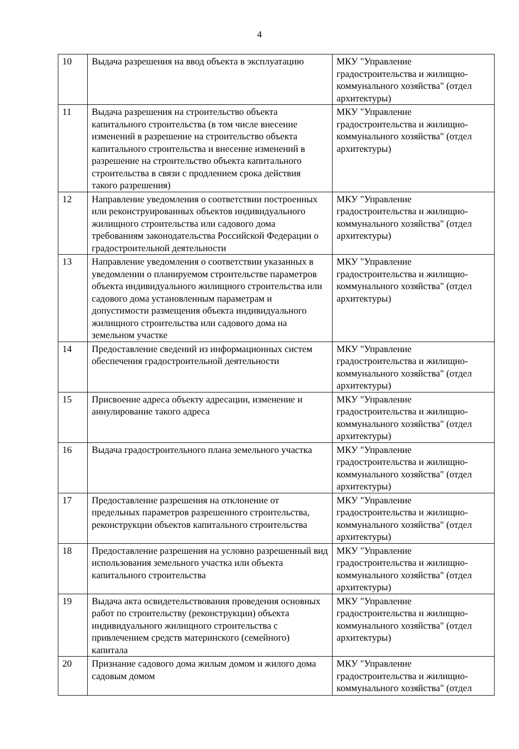4
| 10 | Выдача разрешения на ввод объекта в эксплуатацию | МКУ "Управление градостроительства и жилищно-коммунального хозяйства" (отдел архитектуры) |
| 11 | Выдача разрешения на строительство объекта капитального строительства (в том числе внесение изменений в разрешение на строительство объекта капитального строительства и внесение изменений в разрешение на строительство объекта капитального строительства в связи с продлением срока действия такого разрешения) | МКУ "Управление градостроительства и жилищно-коммунального хозяйства" (отдел архитектуры) |
| 12 | Направление уведомления о соответствии построенных или реконструированных объектов индивидуального жилищного строительства или садового дома требованиям законодательства Российской Федерации о градостроительной деятельности | МКУ "Управление градостроительства и жилищно-коммунального хозяйства" (отдел архитектуры) |
| 13 | Направление уведомления о соответствии указанных в уведомлении о планируемом строительстве параметров объекта индивидуального жилищного строительства или садового дома установленным параметрам и допустимости размещения объекта индивидуального жилищного строительства или садового дома на земельном участке | МКУ "Управление градостроительства и жилищно-коммунального хозяйства" (отдел архитектуры) |
| 14 | Предоставление сведений из информационных систем обеспечения градостроительной деятельности | МКУ "Управление градостроительства и жилищно-коммунального хозяйства" (отдел архитектуры) |
| 15 | Присвоение адреса объекту адресации, изменение и аннулирование такого адреса | МКУ "Управление градостроительства и жилищно-коммунального хозяйства" (отдел архитектуры) |
| 16 | Выдача градостроительного плана земельного участка | МКУ "Управление градостроительства и жилищно-коммунального хозяйства" (отдел архитектуры) |
| 17 | Предоставление разрешения на отклонение от предельных параметров разрешенного строительства, реконструкции объектов капитального строительства | МКУ "Управление градостроительства и жилищно-коммунального хозяйства" (отдел архитектуры) |
| 18 | Предоставление разрешения на условно разрешенный вид использования земельного участка или объекта капитального строительства | МКУ "Управление градостроительства и жилищно-коммунального хозяйства" (отдел архитектуры) |
| 19 | Выдача акта освидетельствования проведения основных работ по строительству (реконструкции) объекта индивидуального жилищного строительства с привлечением средств материнского (семейного) капитала | МКУ "Управление градостроительства и жилищно-коммунального хозяйства" (отдел архитектуры) |
| 20 | Признание садового дома жилым домом и жилого дома садовым домом | МКУ "Управление градостроительства и жилищно-коммунального хозяйства" (отдел |